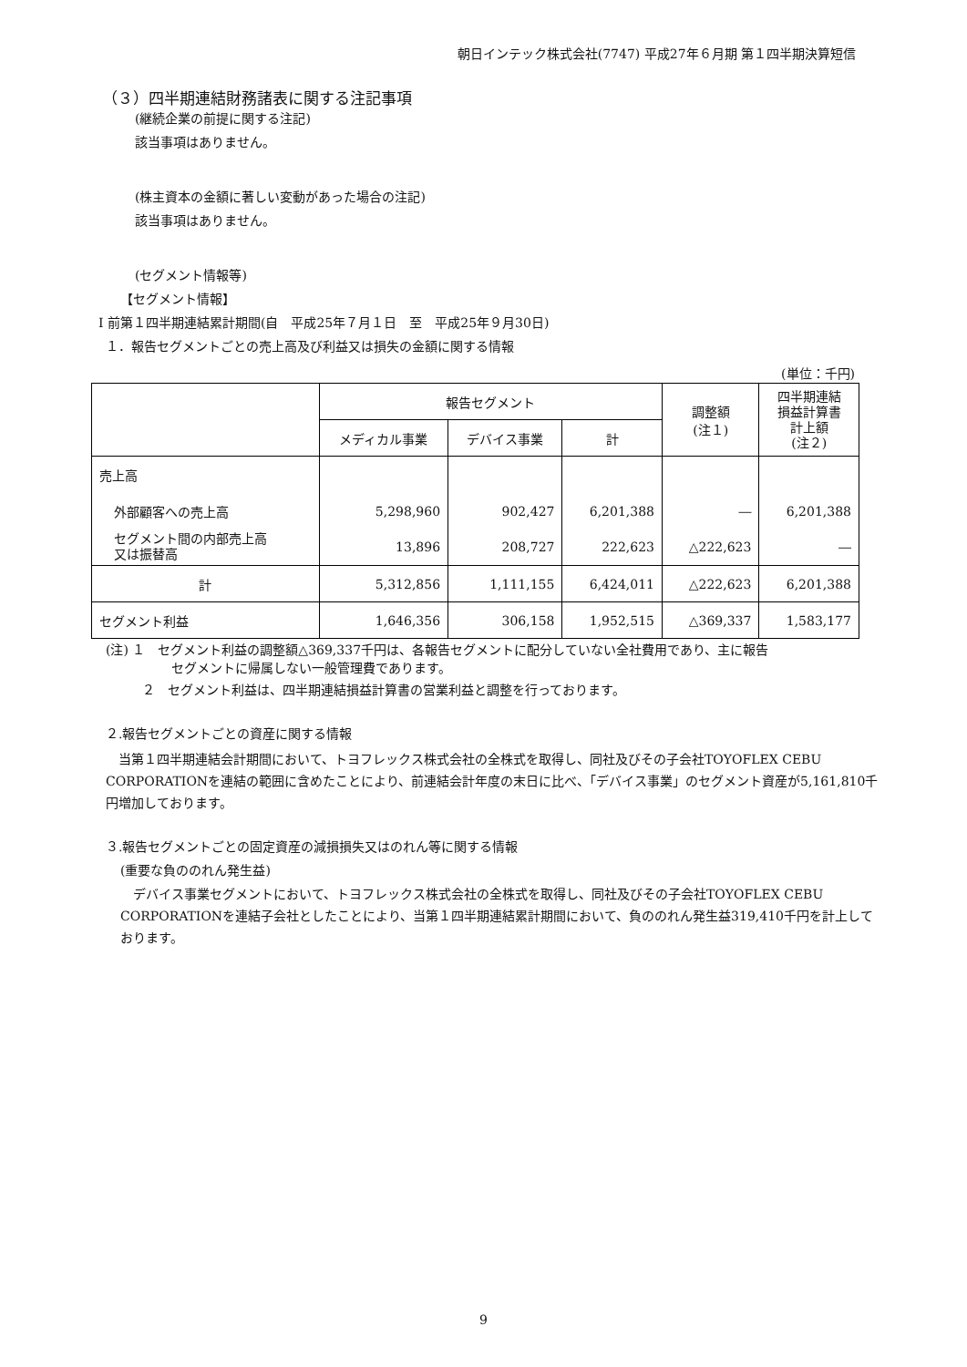朝日インテック株式会社(7747) 平成27年６月期 第１四半期決算短信
（３）四半期連結財務諸表に関する注記事項
(継続企業の前提に関する注記)
該当事項はありません。
(株主資本の金額に著しい変動があった場合の注記)
該当事項はありません。
(セグメント情報等)
【セグメント情報】
Ⅰ 前第１四半期連結累計期間(自　平成25年７月１日　至　平成25年９月30日)
１．報告セグメントごとの売上高及び利益又は損失の金額に関する情報
(単位：千円)
| | 報告セグメント | | | 調整額 (注１) | 四半期連結 損益計算書 計上額 (注２) |
| --- | --- | --- | --- | --- | --- |
| | メディカル事業 | デバイス事業 | 計 | | |
| 売上高 | | | | | |
| 外部顧客への売上高 | 5,298,960 | 902,427 | 6,201,388 | ― | 6,201,388 |
| セグメント間の内部売上高 又は振替高 | 13,896 | 208,727 | 222,623 | △222,623 | ― |
| 計 | 5,312,856 | 1,111,155 | 6,424,011 | △222,623 | 6,201,388 |
| セグメント利益 | 1,646,356 | 306,158 | 1,952,515 | △369,337 | 1,583,177 |
(注) １　セグメント利益の調整額△369,337千円は、各報告セグメントに配分していない全社費用であり、主に報告
セグメントに帰属しない一般管理費であります。
２　セグメント利益は、四半期連結損益計算書の営業利益と調整を行っております。
２.報告セグメントごとの資産に関する情報
　当第１四半期連結会計期間において、トヨフレックス株式会社の全株式を取得し、同社及びその子会社TOYOFLEX CEBU CORPORATIONを連結の範囲に含めたことにより、前連結会計年度の末日に比べ、「デバイス事業」のセグメント資産が5,161,810千円増加しております。
３.報告セグメントごとの固定資産の減損損失又はのれん等に関する情報
(重要な負ののれん発生益)
　デバイス事業セグメントにおいて、トヨフレックス株式会社の全株式を取得し、同社及びその子会社TOYOFLEX CEBU CORPORATIONを連結子会社としたことにより、当第１四半期連結累計期間において、負ののれん発生益319,410千円を計上しております。
9